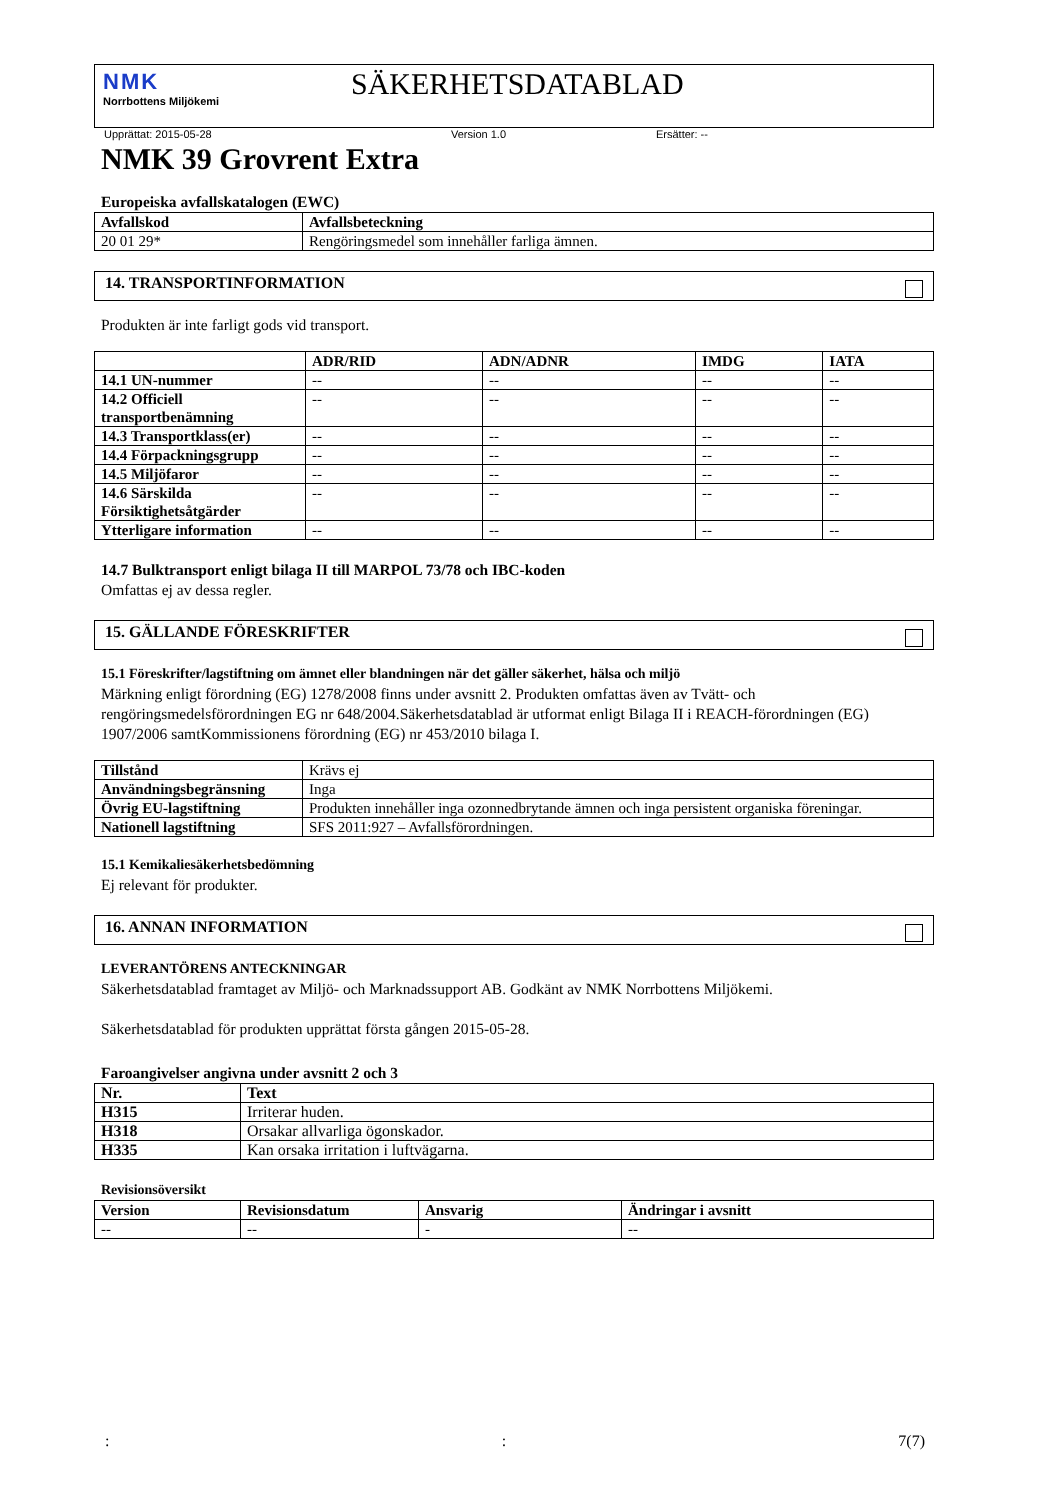NMK
Norrbottens Miljökemi
SÄKERHETSDATABLAD
Upprättat: 2015-05-28 Version 1.0 Ersätter: --
NMK 39 Grovrent Extra
Europeiska avfallskatalogen (EWC)
| Avfallskod | Avfallsbeteckning |
| --- | --- |
| 20 01 29* | Rengöringsmedel som innehåller farliga ämnen. |
14. TRANSPORTINFORMATION
Produkten är inte farligt gods vid transport.
| | ADR/RID | ADN/ADNR | IMDG | IATA |
| --- | --- | --- | --- | --- |
| 14.1 UN-nummer | -- | -- | -- | -- |
| 14.2 Officiell transportbenämning | -- | -- | -- | -- |
| 14.3 Transportklass(er) | -- | -- | -- | -- |
| 14.4 Förpackningsgrupp | -- | -- | -- | -- |
| 14.5 Miljöfaror | -- | -- | -- | -- |
| 14.6 Särskilda Försiktighetsåtgärder | -- | -- | -- | -- |
| Ytterligare information | -- | -- | -- | -- |
14.7 Bulktransport enligt bilaga II till MARPOL 73/78 och IBC-koden
Omfattas ej av dessa regler.
15. GÄLLANDE FÖRESKRIFTER
15.1 Föreskrifter/lagstiftning om ämnet eller blandningen när det gäller säkerhet, hälsa och miljö
Märkning enligt förordning (EG) 1278/2008 finns under avsnitt 2. Produkten omfattas även av Tvätt- och rengöringsmedelsförordningen EG nr 648/2004.Säkerhetsdatablad är utformat enligt Bilaga II i REACH-förordningen (EG) 1907/2006 samtKommissionens förordning (EG) nr 453/2010 bilaga I.
| Tillstånd | Krävs ej |
| Användningsbegränsning | Inga |
| Övrig EU-lagstiftning | Produkten innehåller inga ozonnedbrytande ämnen och inga persistent organiska föreningar. |
| Nationell lagstiftning | SFS 2011:927 – Avfallsförordningen. |
15.1 Kemikaliesäkerhetsbedömning
Ej relevant för produkter.
16. ANNAN INFORMATION
LEVERANTÖRENS ANTECKNINGAR
Säkerhetsdatablad framtaget av Miljö- och Marknadssupport AB. Godkänt av NMK Norrbottens Miljökemi.
Säkerhetsdatablad för produkten upprättat första gången 2015-05-28.
Faroangivelser angivna under avsnitt 2 och 3
| Nr. | Text |
| --- | --- |
| H315 | Irriterar huden. |
| H318 | Orsakar allvarliga ögonskador. |
| H335 | Kan orsaka irritation i luftvägarna. |
Revisionsöversikt
| Version | Revisionsdatum | Ansvarig | Ändringar i avsnitt |
| --- | --- | --- | --- |
| -- | -- | - | -- |
:: 7(7)